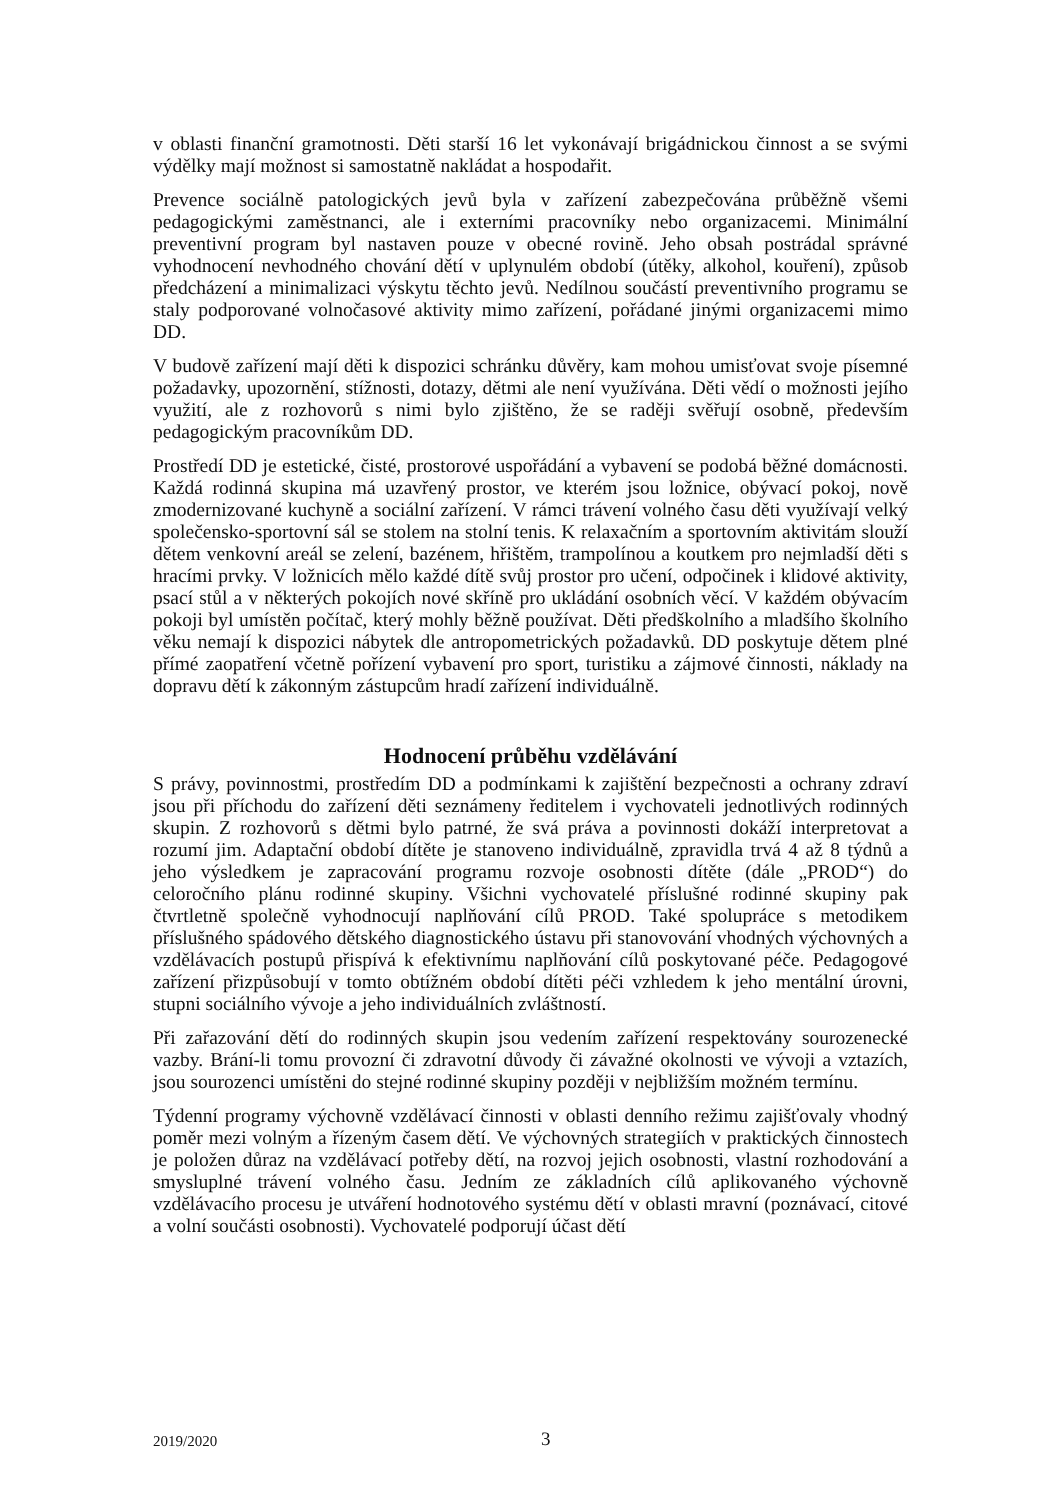v oblasti finanční gramotnosti. Děti starší 16 let vykonávají brigádnickou činnost a se svými výdělky mají možnost si samostatně nakládat a hospodařit.
Prevence sociálně patologických jevů byla v zařízení zabezpečována průběžně všemi pedagogickými zaměstnanci, ale i externími pracovníky nebo organizacemi. Minimální preventivní program byl nastaven pouze v obecné rovině. Jeho obsah postrádal správné vyhodnocení nevhodného chování dětí v uplynulém období (útěky, alkohol, kouření), způsob předcházení a minimalizaci výskytu těchto jevů. Nedílnou součástí preventivního programu se staly podporované volnočasové aktivity mimo zařízení, pořádané jinými organizacemi mimo DD.
V budově zařízení mají děti k dispozici schránku důvěry, kam mohou umisťovat svoje písemné požadavky, upozornění, stížnosti, dotazy, dětmi ale není využívána. Děti vědí o možnosti jejího využití, ale z rozhovorů s nimi bylo zjištěno, že se raději svěřují osobně, především pedagogickým pracovníkům DD.
Prostředí DD je estetické, čisté, prostorové uspořádání a vybavení se podobá běžné domácnosti. Každá rodinná skupina má uzavřený prostor, ve kterém jsou ložnice, obývací pokoj, nově zmodernizované kuchyně a sociální zařízení. V rámci trávení volného času děti využívají velký společensko-sportovní sál se stolem na stolní tenis. K relaxačním a sportovním aktivitám slouží dětem venkovní areál se zelení, bazénem, hřištěm, trampolínou a koutkem pro nejmladší děti s hracími prvky. V ložnicích mělo každé dítě svůj prostor pro učení, odpočinek i klidové aktivity, psací stůl a v některých pokojích nové skříně pro ukládání osobních věcí. V každém obývacím pokoji byl umístěn počítač, který mohly běžně používat. Děti předškolního a mladšího školního věku nemají k dispozici nábytek dle antropometrických požadavků. DD poskytuje dětem plné přímé zaopatření včetně pořízení vybavení pro sport, turistiku a zájmové činnosti, náklady na dopravu dětí k zákonným zástupcům hradí zařízení individuálně.
Hodnocení průběhu vzdělávání
S právy, povinnostmi, prostředím DD a podmínkami k zajištění bezpečnosti a ochrany zdraví jsou při příchodu do zařízení děti seznámeny ředitelem i vychovateli jednotlivých rodinných skupin. Z rozhovorů s dětmi bylo patrné, že svá práva a povinnosti dokáží interpretovat a rozumí jim. Adaptační období dítěte je stanoveno individuálně, zpravidla trvá 4 až 8 týdnů a jeho výsledkem je zapracování programu rozvoje osobnosti dítěte (dále „PROD“) do celoročního plánu rodinné skupiny. Všichni vychovatelé příslušné rodinné skupiny pak čtvrtletně společně vyhodnocují naplňování cílů PROD. Také spolupráce s metodikem příslušného spádového dětského diagnostického ústavu při stanovování vhodných výchovných a vzdělávacích postupů přispívá k efektivnímu naplňování cílů poskytované péče. Pedagogové zařízení přizpůsobují v tomto obtížném období dítěti péči vzhledem k jeho mentální úrovni, stupni sociálního vývoje a jeho individuálních zvláštností.
Při zařazování dětí do rodinných skupin jsou vedením zařízení respektovány sourozenecké vazby. Brání-li tomu provozní či zdravotní důvody či závažné okolnosti ve vývoji a vztazích, jsou sourozenci umístěni do stejné rodinné skupiny později v nejbližším možném termínu.
Týdenní programy výchovně vzdělávací činnosti v oblasti denního režimu zajišťovaly vhodný poměr mezi volným a řízeným časem dětí. Ve výchovných strategiích v praktických činnostech je položen důraz na vzdělávací potřeby dětí, na rozvoj jejich osobnosti, vlastní rozhodování a smysluplné trávení volného času. Jedním ze základních cílů aplikovaného výchovně vzdělávacího procesu je utváření hodnotového systému dětí v oblasti mravní (poznávací, citové a volní součásti osobnosti). Vychovatelé podporují účast dětí
2019/2020 3